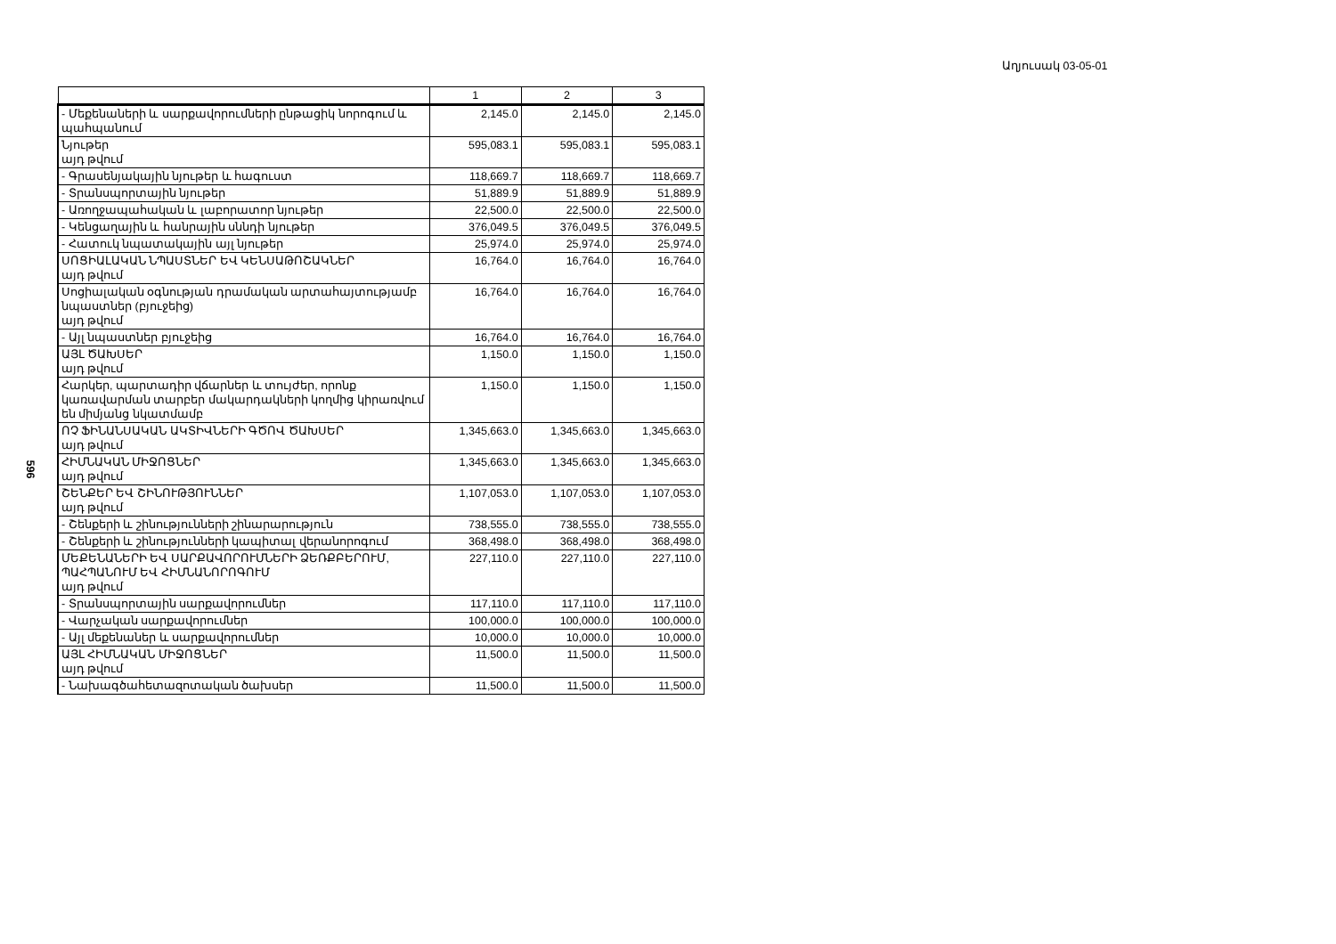Աղյուսակ 03-05-01
596
| | 1 | 2 | 3 |
| --- | --- | --- | --- |
| - Մեքենաների և սարքավորումների ընթացիկ նորոգում և պահպանում | 2,145.0 | 2,145.0 | 2,145.0 |
| Նյութեր այդ թվում | 595,083.1 | 595,083.1 | 595,083.1 |
| - Գրասենյակային նյութեր և հագուստ | 118,669.7 | 118,669.7 | 118,669.7 |
| - Տրանսպորտային նյութեր | 51,889.9 | 51,889.9 | 51,889.9 |
| - Առողջապահական և լաբորատոր նյութեր | 22,500.0 | 22,500.0 | 22,500.0 |
| - Կենցաղային և հանրային սննդի նյութեր | 376,049.5 | 376,049.5 | 376,049.5 |
| - Հատուկ նպատակային այլ նյութեր | 25,974.0 | 25,974.0 | 25,974.0 |
| ՍՈՑԻԱԼԱԿԱՆ ՆՊԱՍՏՆԵՐ ԵՎ ԿԵՆՍԱԹՈՇԱԿՆԵՐ այդ թվում | 16,764.0 | 16,764.0 | 16,764.0 |
| Սոցիալական օգնության դրամական արտահայտությամբ նպաստներ (բյուջեից) այդ թվում | 16,764.0 | 16,764.0 | 16,764.0 |
| - Այլ նպաստներ բյուջեից | 16,764.0 | 16,764.0 | 16,764.0 |
| ԱՅԼ ԾԱԽՍԵՐ այդ թվում | 1,150.0 | 1,150.0 | 1,150.0 |
| Հարկեր, պարտադիր վճարներ և տույժեր, որոնք կառավարման տարբեր մակարդակների կողմից կիրառվում են միմյանց նկատմամբ | 1,150.0 | 1,150.0 | 1,150.0 |
| ՈՉ ՖԻՆԱՆՍԱԿԱՆ ԱԿՏԻՎՆԵՐԻ ԳԾՈՎ ԾԱԽՍԵՐ այդ թվում | 1,345,663.0 | 1,345,663.0 | 1,345,663.0 |
| ՀԻՄՆԱԿԱՆ ՄԻՋՈՑՆԵՐ այդ թվում | 1,345,663.0 | 1,345,663.0 | 1,345,663.0 |
| ՇԵՆՔԵՐ ԵՎ ՇԻՆՈՒԹՅՈՒՆՆԵՐ այդ թվում | 1,107,053.0 | 1,107,053.0 | 1,107,053.0 |
| - Շենքերի և շինությունների շինարարություն | 738,555.0 | 738,555.0 | 738,555.0 |
| - Շենքերի և շինությունների կապիտալ վերանորոգում | 368,498.0 | 368,498.0 | 368,498.0 |
| ՄԵՔԵՆԱՆԵՐԻ ԵՎ ՍԱՐՔԱՎՈՐՈՒՄՆԵՐԻ ՁԵՌՔԲԵՐՈՒՄ, ՊԱՀՊԱՆՈՒՄ ԵՎ ՀԻՄՆԱՆՈՐՈԳՈՒՄ այդ թվում | 227,110.0 | 227,110.0 | 227,110.0 |
| - Տրանսպորտային սարքավորումներ | 117,110.0 | 117,110.0 | 117,110.0 |
| - Վարչական սարքավորումներ | 100,000.0 | 100,000.0 | 100,000.0 |
| - Այլ մեքենաներ և սարքավորումներ | 10,000.0 | 10,000.0 | 10,000.0 |
| ԱՅԼ ՀԻՄՆԱԿԱՆ ՄԻՋՈՑՆԵՐ այդ թվում | 11,500.0 | 11,500.0 | 11,500.0 |
| - Նախագծահետազոտական ծախսեր | 11,500.0 | 11,500.0 | 11,500.0 |